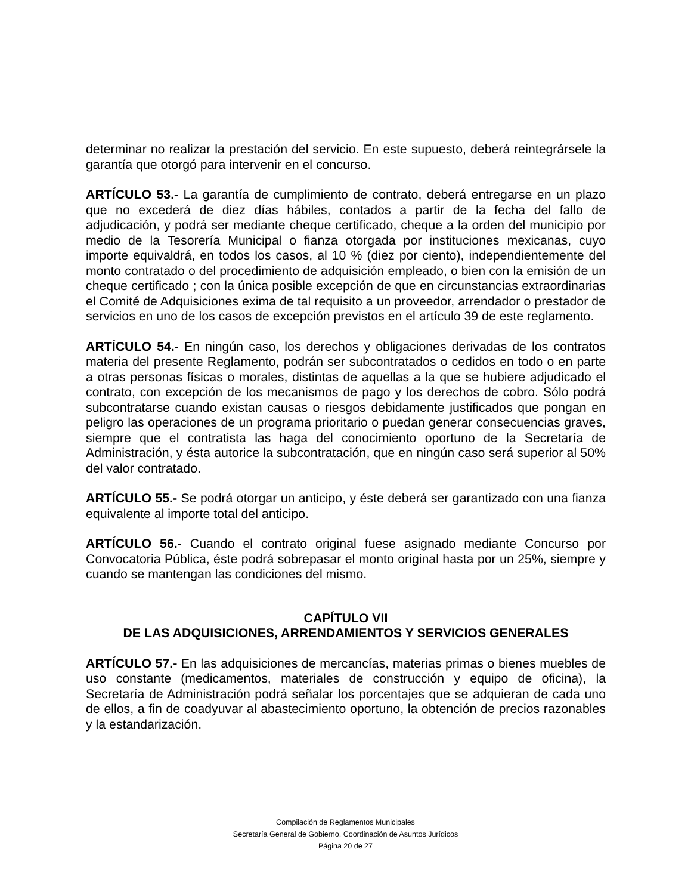determinar no realizar la prestación del servicio. En este supuesto, deberá reintegrársele la garantía que otorgó para intervenir en el concurso.
ARTÍCULO 53.- La garantía de cumplimiento de contrato, deberá entregarse en un plazo que no excederá de diez días hábiles, contados a partir de la fecha del fallo de adjudicación, y podrá ser mediante cheque certificado, cheque a la orden del municipio por medio de la Tesorería Municipal o fianza otorgada por instituciones mexicanas, cuyo importe equivaldrá, en todos los casos, al 10 % (diez por ciento), independientemente del monto contratado o del procedimiento de adquisición empleado, o bien con la emisión de un cheque certificado ; con la única posible excepción de que en circunstancias extraordinarias el Comité de Adquisiciones exima de tal requisito a un proveedor, arrendador o prestador de servicios en uno de los casos de excepción previstos en el artículo 39 de este reglamento.
ARTÍCULO 54.- En ningún caso, los derechos y obligaciones derivadas de los contratos materia del presente Reglamento, podrán ser subcontratados o cedidos en todo o en parte a otras personas físicas o morales, distintas de aquellas a la que se hubiere adjudicado el contrato, con excepción de los mecanismos de pago y los derechos de cobro. Sólo podrá subcontratarse cuando existan causas o riesgos debidamente justificados que pongan en peligro las operaciones de un programa prioritario o puedan generar consecuencias graves, siempre que el contratista las haga del conocimiento oportuno de la Secretaría de Administración, y ésta autorice la subcontratación, que en ningún caso será superior al 50% del valor contratado.
ARTÍCULO 55.- Se podrá otorgar un anticipo, y éste deberá ser garantizado con una fianza equivalente al importe total del anticipo.
ARTÍCULO 56.- Cuando el contrato original fuese asignado mediante Concurso por Convocatoria Pública, éste podrá sobrepasar el monto original hasta por un 25%, siempre y cuando se mantengan las condiciones del mismo.
CAPÍTULO VII
DE LAS ADQUISICIONES, ARRENDAMIENTOS Y SERVICIOS GENERALES
ARTÍCULO 57.- En las adquisiciones de mercancías, materias primas o bienes muebles de uso constante (medicamentos, materiales de construcción y equipo de oficina), la Secretaría de Administración podrá señalar los porcentajes que se adquieran de cada uno de ellos, a fin de coadyuvar al abastecimiento oportuno, la obtención de precios razonables y la estandarización.
Compilación de Reglamentos Municipales
Secretaría General de Gobierno, Coordinación de Asuntos Jurídicos
Página 20 de 27